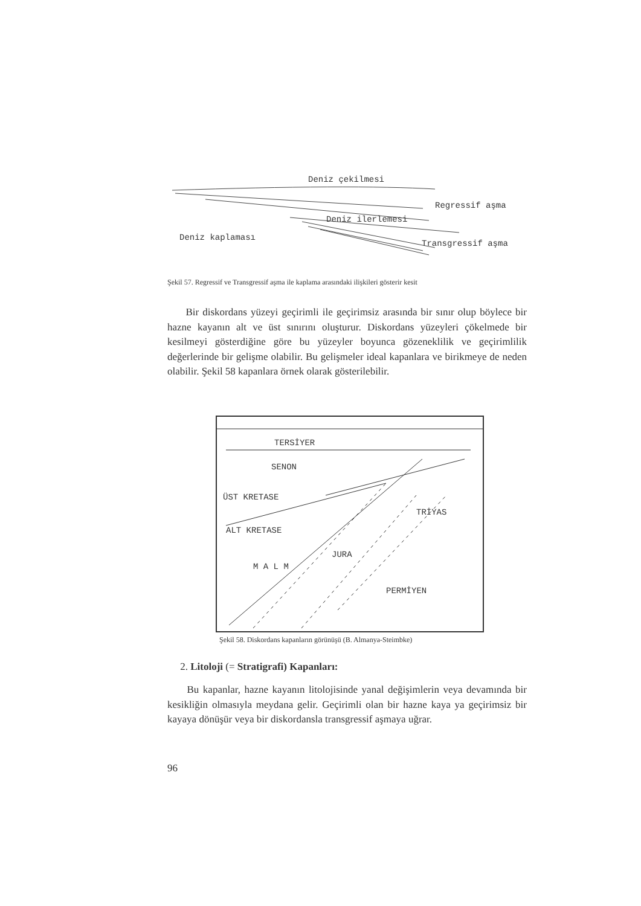Deniz çekilmesi
Regressif aşma
Deniz ilerlemesi
Deniz kaplaması
Transgressif aşma
Şekil 57. Regressif ve Transgressif aşma ile kaplama arasındaki ilişkileri gösterir kesit
Bir diskordans yüzeyi geçirimli ile geçirimsiz arasında bir sınır olup böylece bir hazne kayanın alt ve üst sınırını oluşturur. Diskordans yüzeyleri çökelmede bir kesilmeyi gösterdiğine göre bu yüzeyler boyunca gözeneklilik ve geçirimlilik değerlerinde bir gelişme olabilir. Bu gelişmeler ideal kapanlara ve birikmeye de neden olabilir. Şekil 58 kapanlara örnek olarak gösterilebilir.
TERSİYER
SENON
ÜST KRETASE
ALT KRETASE
M A L M
JURA
TRİYAS
PERMİYEN
Şekil 58. Diskordans kapanların görünüşü (B. Almanya-Steimbke)
2. Litoloji (= Stratigrafi) Kapanları:
Bu kapanlar, hazne kayanın litolojisinde yanal değişimlerin veya devamında bir kesikliğin olmasıyla meydana gelir. Geçirimli olan bir hazne kaya ya geçirimsiz bir kayaya dönüşür veya bir diskordansla transgressif aşmaya uğrar.
96